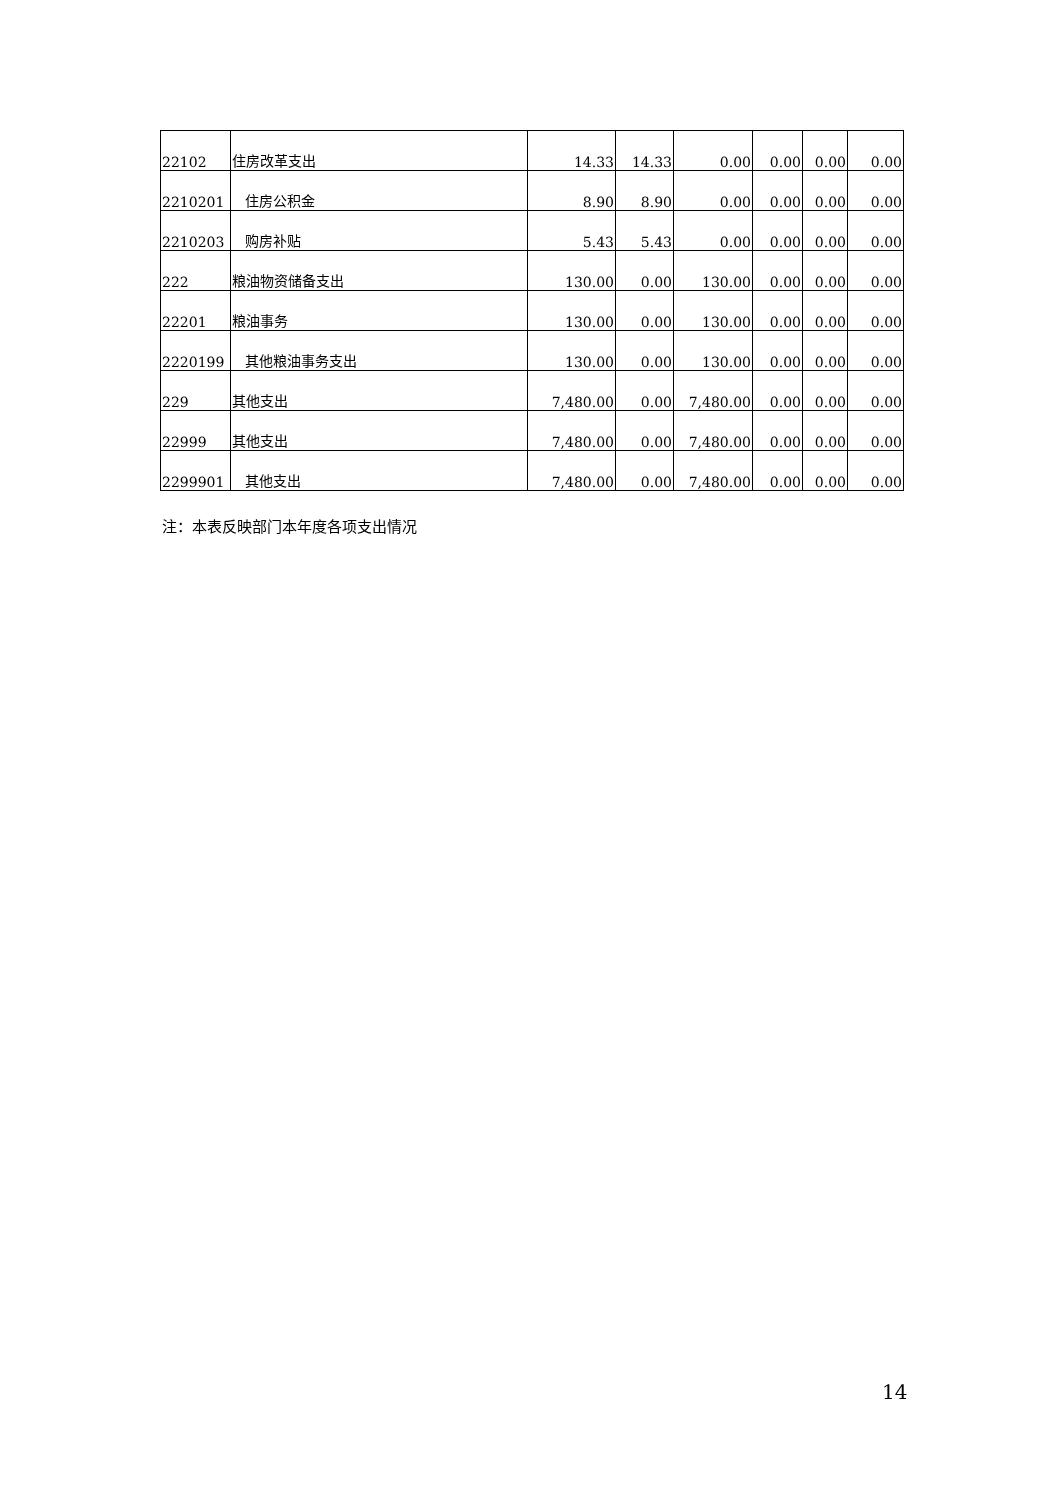| 22102 | 住房改革支出 | 14.33 | 14.33 | 0.00 | 0.00 | 0.00 | 0.00 |
| 2210201 | 住房公积金 | 8.90 | 8.90 | 0.00 | 0.00 | 0.00 | 0.00 |
| 2210203 | 购房补贴 | 5.43 | 5.43 | 0.00 | 0.00 | 0.00 | 0.00 |
| 222 | 粮油物资储备支出 | 130.00 | 0.00 | 130.00 | 0.00 | 0.00 | 0.00 |
| 22201 | 粮油事务 | 130.00 | 0.00 | 130.00 | 0.00 | 0.00 | 0.00 |
| 2220199 | 其他粮油事务支出 | 130.00 | 0.00 | 130.00 | 0.00 | 0.00 | 0.00 |
| 229 | 其他支出 | 7,480.00 | 0.00 | 7,480.00 | 0.00 | 0.00 | 0.00 |
| 22999 | 其他支出 | 7,480.00 | 0.00 | 7,480.00 | 0.00 | 0.00 | 0.00 |
| 2299901 | 其他支出 | 7,480.00 | 0.00 | 7,480.00 | 0.00 | 0.00 | 0.00 |
注：本表反映部门本年度各项支出情况
14